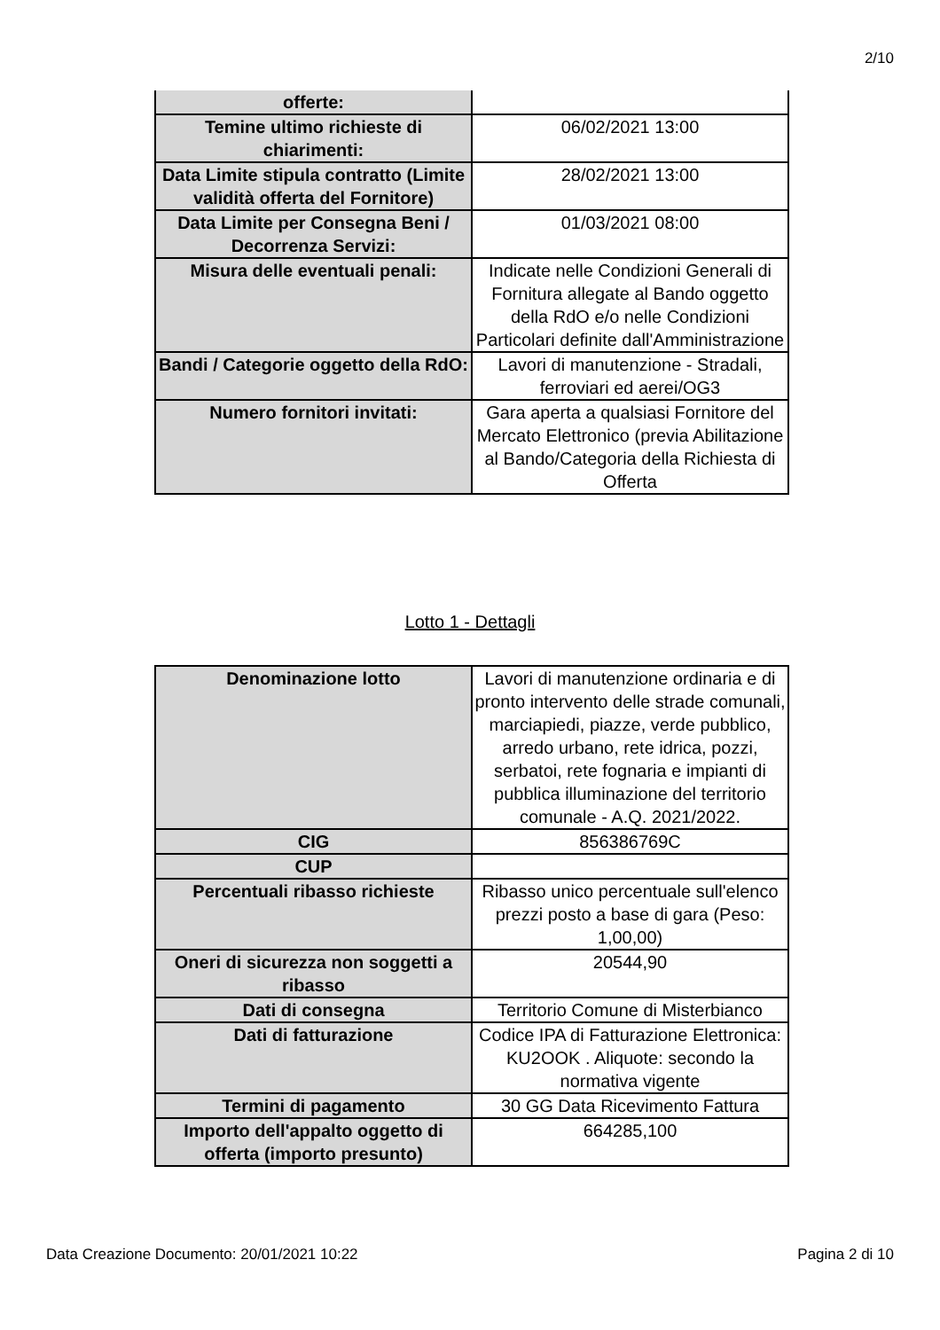2/10
| offerte: | |
| Temine ultimo richieste di chiarimenti: | 06/02/2021 13:00 |
| Data Limite stipula contratto (Limite validità offerta del Fornitore) | 28/02/2021 13:00 |
| Data Limite per Consegna Beni / Decorrenza Servizi: | 01/03/2021 08:00 |
| Misura delle eventuali penali: | Indicate nelle Condizioni Generali di Fornitura allegate al Bando oggetto della RdO e/o nelle Condizioni Particolari definite dall'Amministrazione |
| Bandi / Categorie oggetto della RdO: | Lavori di manutenzione - Stradali, ferroviari ed aerei/OG3 |
| Numero fornitori invitati: | Gara aperta a qualsiasi Fornitore del Mercato Elettronico (previa Abilitazione al Bando/Categoria della Richiesta di Offerta |
Lotto 1 - Dettagli
| Denominazione lotto | Lavori di manutenzione ordinaria e di pronto intervento delle strade comunali, marciapiedi, piazze, verde pubblico, arredo urbano, rete idrica, pozzi, serbatoi, rete fognaria e impianti di pubblica illuminazione del territorio comunale - A.Q. 2021/2022. |
| CIG | 856386769C |
| CUP | |
| Percentuali ribasso richieste | Ribasso unico percentuale sull'elenco prezzi posto a base di gara (Peso: 1,00,00) |
| Oneri di sicurezza non soggetti a ribasso | 20544,90 |
| Dati di consegna | Territorio Comune di Misterbianco |
| Dati di fatturazione | Codice IPA di Fatturazione Elettronica: KU2OOK . Aliquote: secondo la normativa vigente |
| Termini di pagamento | 30 GG Data Ricevimento Fattura |
| Importo dell'appalto oggetto di offerta (importo presunto) | 664285,100 |
Data Creazione Documento: 20/01/2021 10:22 Pagina 2 di 10